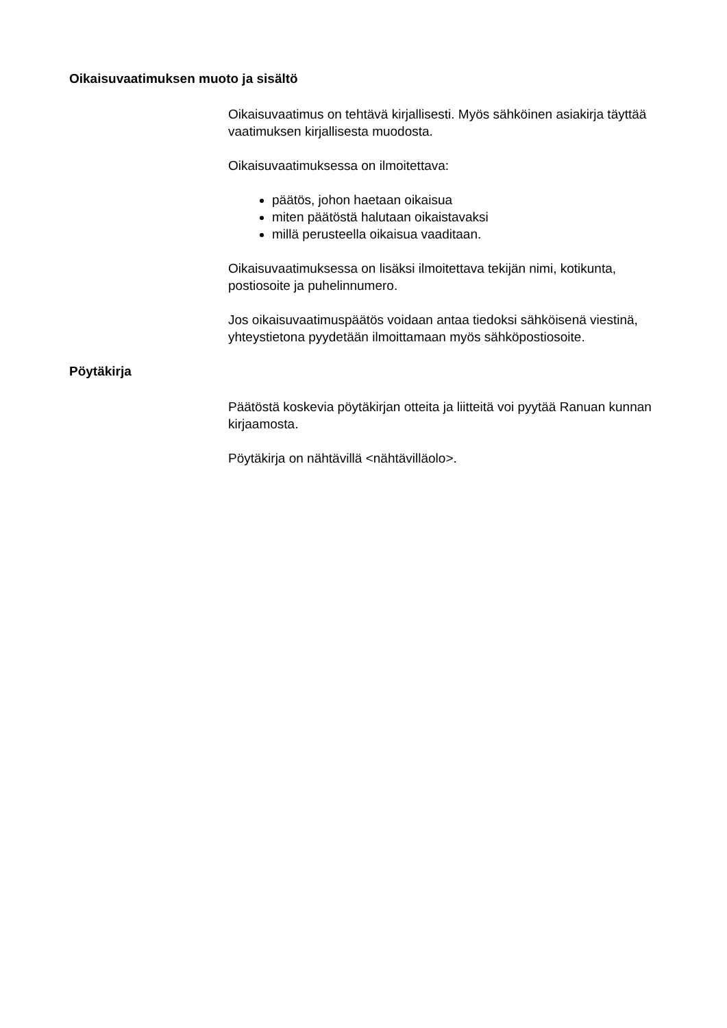Oikaisuvaatimuksen muoto ja sisältö
Oikaisuvaatimus on tehtävä kirjallisesti. Myös sähköinen asiakirja täyttää vaatimuksen kirjallisesta muodosta.
Oikaisuvaatimuksessa on ilmoitettava:
päätös, johon haetaan oikaisua
miten päätöstä halutaan oikaistavaksi
millä perusteella oikaisua vaaditaan.
Oikaisuvaatimuksessa on lisäksi ilmoitettava tekijän nimi, kotikunta, postiosoite ja puhelinnumero.
Jos oikaisuvaatimuspäätös voidaan antaa tiedoksi sähköisenä viestinä, yhteystietona pyydetään ilmoittamaan myös sähköpostiosoite.
Pöytäkirja
Päätöstä koskevia pöytäkirjan otteita ja liitteitä voi pyytää Ranuan kunnan kirjaamosta.
Pöytäkirja on nähtävillä <nähtävilläolo>.